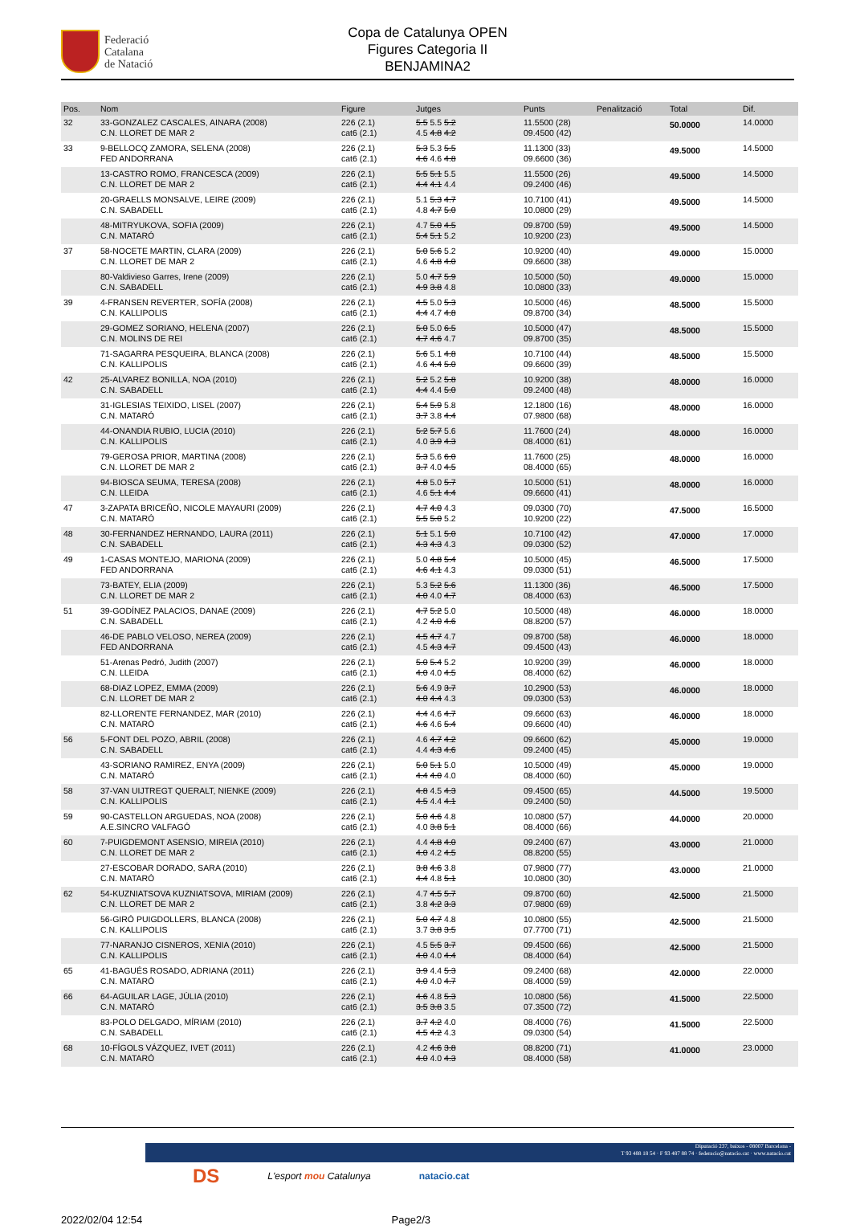Federació
Catalana
de Natació
Copa de Catalunya OPEN
Figures Categoria II
BENJAMINA2
| Pos. | Nom | Figure | Jutges | Punts | Penalització | Total | Dif. |
| --- | --- | --- | --- | --- | --- | --- | --- |
| 32 | 33-GONZALEZ CASCALES, AINARA (2008) C.N. LLORET DE MAR 2 | 226 (2.1) cat6 (2.1) | 5.5 5.5 5.2 4.5 4.8 4.2 | 11.5500 (28) 09.4500 (42) | | 50.0000 | 14.0000 |
| 33 | 9-BELLOCQ ZAMORA, SELENA (2008) FED ANDORRANA | 226 (2.1) cat6 (2.1) | 5.3 5.3 5.5 4.6 4.6 4.8 | 11.1300 (33) 09.6600 (36) | | 49.5000 | 14.5000 |
| | 13-CASTRO ROMO, FRANCESCA (2009) C.N. LLORET DE MAR 2 | 226 (2.1) cat6 (2.1) | 5.5 5.1 5.5 4.4 4.1 4.4 | 11.5500 (26) 09.2400 (46) | | 49.5000 | 14.5000 |
| | 20-GRAELLS MONSALVE, LEIRE (2009) C.N. SABADELL | 226 (2.1) cat6 (2.1) | 5.1 5.3 4.7 4.8 4.7 5.0 | 10.7100 (41) 10.0800 (29) | | 49.5000 | 14.5000 |
| | 48-MITRYUKOVA, SOFIA (2009) C.N. MATARÓ | 226 (2.1) cat6 (2.1) | 4.7 5.0 4.5 5.4 5.1 5.2 | 09.8700 (59) 10.9200 (23) | | 49.5000 | 14.5000 |
| 37 | 58-NOCETE MARTIN, CLARA (2009) C.N. LLORET DE MAR 2 | 226 (2.1) cat6 (2.1) | 5.0 5.6 5.2 4.6 4.8 4.0 | 10.9200 (40) 09.6600 (38) | | 49.0000 | 15.0000 |
| | 80-Valdivieso Garres, Irene (2009) C.N. SABADELL | 226 (2.1) cat6 (2.1) | 5.0 4.7 5.9 4.9 3.8 4.8 | 10.5000 (50) 10.0800 (33) | | 49.0000 | 15.0000 |
| 39 | 4-FRANSEN REVERTER, SOFÍA (2008) C.N. KALLIPOLIS | 226 (2.1) cat6 (2.1) | 4.5 5.0 5.3 4.4 4.7 4.8 | 10.5000 (46) 09.8700 (34) | | 48.5000 | 15.5000 |
| | 29-GOMEZ SORIANO, HELENA (2007) C.N. MOLINS DE REI | 226 (2.1) cat6 (2.1) | 5.0 5.0 6.5 4.7 4.6 4.7 | 10.5000 (47) 09.8700 (35) | | 48.5000 | 15.5000 |
| | 71-SAGARRA PESQUEIRA, BLANCA (2008) C.N. KALLIPOLIS | 226 (2.1) cat6 (2.1) | 5.6 5.1 4.8 4.6 4.4 5.0 | 10.7100 (44) 09.6600 (39) | | 48.5000 | 15.5000 |
| 42 | 25-ALVAREZ BONILLA, NOA (2010) C.N. SABADELL | 226 (2.1) cat6 (2.1) | 5.2 5.2 5.8 4.4 4.4 5.0 | 10.9200 (38) 09.2400 (48) | | 48.0000 | 16.0000 |
| | 31-IGLESIAS TEIXIDO, LISEL (2007) C.N. MATARÓ | 226 (2.1) cat6 (2.1) | 5.4 5.9 5.8 3.7 3.8 4.4 | 12.1800 (16) 07.9800 (68) | | 48.0000 | 16.0000 |
| | 44-ONANDIA RUBIO, LUCIA (2010) C.N. KALLIPOLIS | 226 (2.1) cat6 (2.1) | 5.2 5.7 5.6 4.0 3.9 4.3 | 11.7600 (24) 08.4000 (61) | | 48.0000 | 16.0000 |
| | 79-GEROSA PRIOR, MARTINA (2008) C.N. LLORET DE MAR 2 | 226 (2.1) cat6 (2.1) | 5.3 5.6 6.0 3.7 4.0 4.5 | 11.7600 (25) 08.4000 (65) | | 48.0000 | 16.0000 |
| | 94-BIOSCA SEUMA, TERESA (2008) C.N. LLEIDA | 226 (2.1) cat6 (2.1) | 4.8 5.0 5.7 4.6 5.1 4.4 | 10.5000 (51) 09.6600 (41) | | 48.0000 | 16.0000 |
| 47 | 3-ZAPATA BRICEÑO, NICOLE MAYAURI (2009) C.N. MATARÓ | 226 (2.1) cat6 (2.1) | 4.7 4.0 4.3 5.5 5.0 5.2 | 09.0300 (70) 10.9200 (22) | | 47.5000 | 16.5000 |
| 48 | 30-FERNANDEZ HERNANDO, LAURA (2011) C.N. SABADELL | 226 (2.1) cat6 (2.1) | 5.1 5.1 5.0 4.3 4.3 4.3 | 10.7100 (42) 09.0300 (52) | | 47.0000 | 17.0000 |
| 49 | 1-CASAS MONTEJO, MARIONA (2009) FED ANDORRANA | 226 (2.1) cat6 (2.1) | 5.0 4.8 5.4 4.6 4.1 4.3 | 10.5000 (45) 09.0300 (51) | | 46.5000 | 17.5000 |
| | 73-BATEY, ELIA (2009) C.N. LLORET DE MAR 2 | 226 (2.1) cat6 (2.1) | 5.3 5.2 5.6 4.0 4.0 4.7 | 11.1300 (36) 08.4000 (63) | | 46.5000 | 17.5000 |
| 51 | 39-GODÍNEZ PALACIOS, DANAE (2009) C.N. SABADELL | 226 (2.1) cat6 (2.1) | 4.7 5.2 5.0 4.2 4.0 4.6 | 10.5000 (48) 08.8200 (57) | | 46.0000 | 18.0000 |
| | 46-DE PABLO VELOSO, NEREA (2009) FED ANDORRANA | 226 (2.1) cat6 (2.1) | 4.5 4.7 4.7 4.5 4.3 4.7 | 09.8700 (58) 09.4500 (43) | | 46.0000 | 18.0000 |
| | 51-Arenas Pedró, Judith (2007) C.N. LLEIDA | 226 (2.1) cat6 (2.1) | 5.0 5.4 5.2 4.0 4.0 4.5 | 10.9200 (39) 08.4000 (62) | | 46.0000 | 18.0000 |
| | 68-DIAZ LOPEZ, EMMA (2009) C.N. LLORET DE MAR 2 | 226 (2.1) cat6 (2.1) | 5.6 4.9 3.7 4.0 4.4 4.3 | 10.2900 (53) 09.0300 (53) | | 46.0000 | 18.0000 |
| | 82-LLORENTE FERNANDEZ, MAR (2010) C.N. MATARÓ | 226 (2.1) cat6 (2.1) | 4.4 4.6 4.7 4.6 4.6 5.4 | 09.6600 (63) 09.6600 (40) | | 46.0000 | 18.0000 |
| 56 | 5-FONT DEL POZO, ABRIL (2008) C.N. SABADELL | 226 (2.1) cat6 (2.1) | 4.6 4.7 4.2 4.4 4.3 4.6 | 09.6600 (62) 09.2400 (45) | | 45.0000 | 19.0000 |
| | 43-SORIANO RAMIREZ, ENYA (2009) C.N. MATARÓ | 226 (2.1) cat6 (2.1) | 5.0 5.1 5.0 4.4 4.0 4.0 | 10.5000 (49) 08.4000 (60) | | 45.0000 | 19.0000 |
| 58 | 37-VAN UIJTREGT QUERALT, NIENKE (2009) C.N. KALLIPOLIS | 226 (2.1) cat6 (2.1) | 4.8 4.5 4.3 4.5 4.4 4.1 | 09.4500 (65) 09.2400 (50) | | 44.5000 | 19.5000 |
| 59 | 90-CASTELLON ARGUEDAS, NOA (2008) A.E.SINCRO VALFAGÓ | 226 (2.1) cat6 (2.1) | 5.0 4.6 4.8 4.0 3.8 5.1 | 10.0800 (57) 08.4000 (66) | | 44.0000 | 20.0000 |
| 60 | 7-PUIGDEMONT ASENSIO, MIREIA (2010) C.N. LLORET DE MAR 2 | 226 (2.1) cat6 (2.1) | 4.4 4.8 4.0 4.0 4.2 4.5 | 09.2400 (67) 08.8200 (55) | | 43.0000 | 21.0000 |
| | 27-ESCOBAR DORADO, SARA (2010) C.N. MATARÓ | 226 (2.1) cat6 (2.1) | 3.8 4.6 3.8 4.4 4.8 5.1 | 07.9800 (77) 10.0800 (30) | | 43.0000 | 21.0000 |
| 62 | 54-KUZNIATSOVA KUZNIATSOVA, MIRIAM (2009) C.N. LLORET DE MAR 2 | 226 (2.1) cat6 (2.1) | 4.7 4.5 5.7 3.8 4.2 3.3 | 09.8700 (60) 07.9800 (69) | | 42.5000 | 21.5000 |
| | 56-GIRÓ PUIGDOLLERS, BLANCA (2008) C.N. KALLIPOLIS | 226 (2.1) cat6 (2.1) | 5.0 4.7 4.8 3.7 3.8 3.5 | 10.0800 (55) 07.7700 (71) | | 42.5000 | 21.5000 |
| | 77-NARANJO CISNEROS, XENIA (2010) C.N. KALLIPOLIS | 226 (2.1) cat6 (2.1) | 4.5 5.5 3.7 4.0 4.0 4.4 | 09.4500 (66) 08.4000 (64) | | 42.5000 | 21.5000 |
| 65 | 41-BAGUÉS ROSADO, ADRIANA (2011) C.N. MATARÓ | 226 (2.1) cat6 (2.1) | 3.9 4.4 5.3 4.0 4.0 4.7 | 09.2400 (68) 08.4000 (59) | | 42.0000 | 22.0000 |
| 66 | 64-AGUILAR LAGE, JÚLIA (2010) C.N. MATARÓ | 226 (2.1) cat6 (2.1) | 4.6 4.8 5.3 3.5 3.8 3.5 | 10.0800 (56) 07.3500 (72) | | 41.5000 | 22.5000 |
| | 83-POLO DELGADO, MÍRIAM (2010) C.N. SABADELL | 226 (2.1) cat6 (2.1) | 3.7 4.2 4.0 4.5 4.2 4.3 | 08.4000 (76) 09.0300 (54) | | 41.5000 | 22.5000 |
| 68 | 10-FÍGOLS VÁZQUEZ, IVET (2011) C.N. MATARÓ | 226 (2.1) cat6 (2.1) | 4.2 4.6 3.8 4.0 4.0 4.3 | 08.8200 (71) 08.4000 (58) | | 41.0000 | 23.0000 |
Diputació 237, baixos - 08007 Barcelona -
T 93 488 18 54 · F 93 487 88 74 · federacio@natacio.cat · www.natacio.cat
DS
L'esport mou Catalunya natacio.cat
2022/02/04 12:54 Page2/3